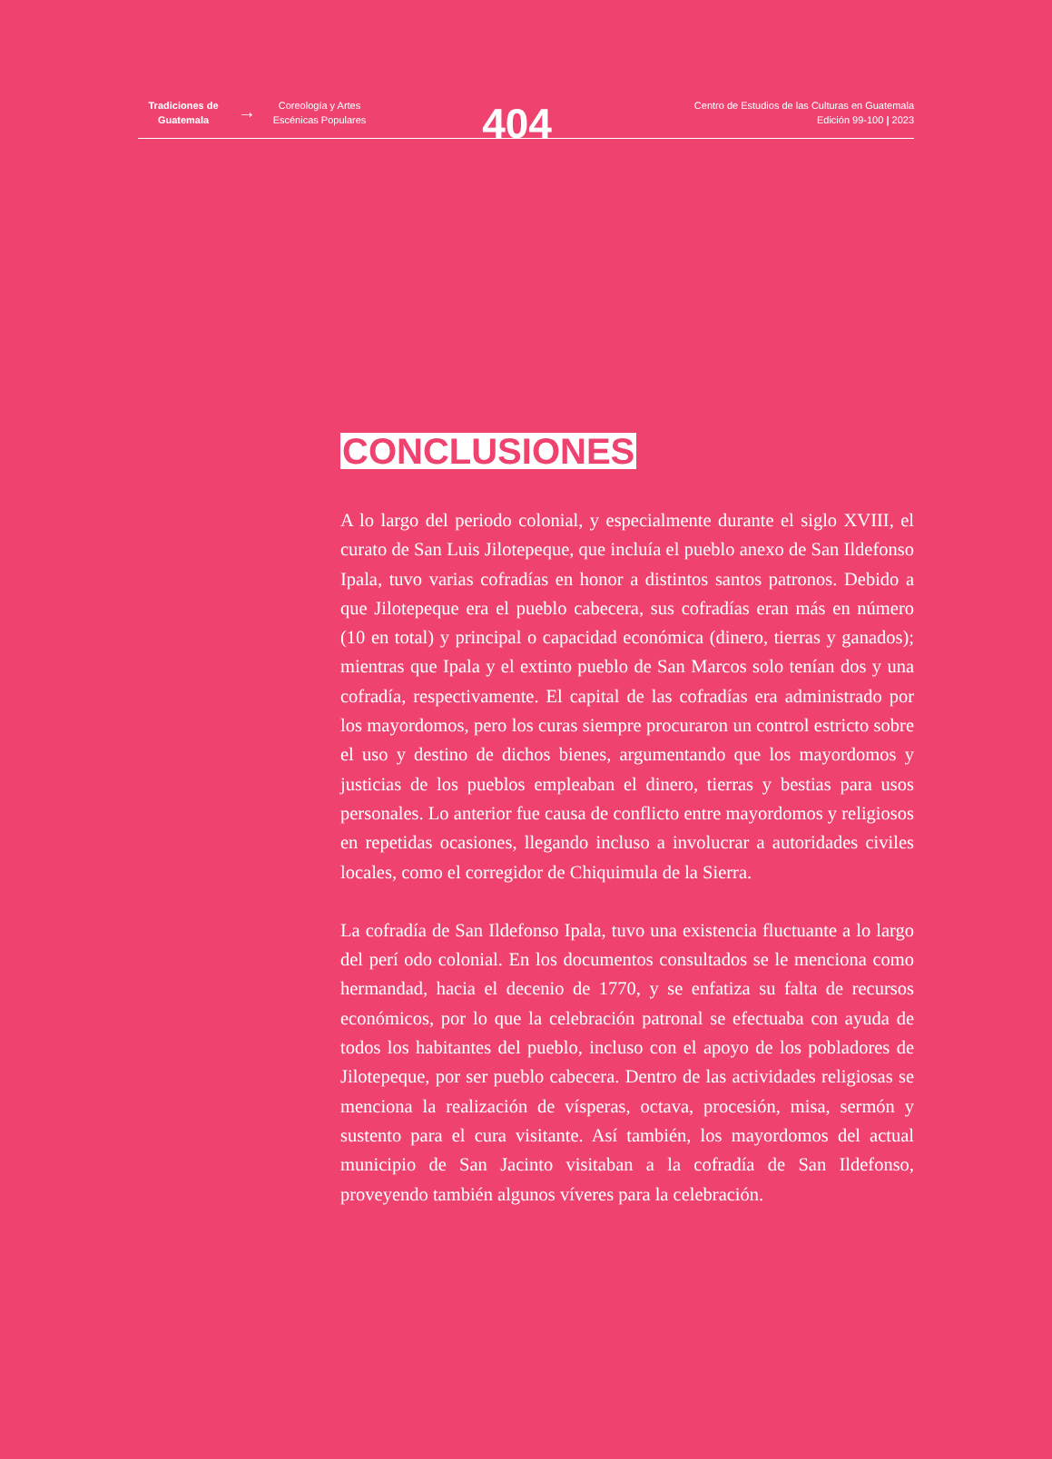Tradiciones de Guatemala
→
Coreología y Artes Escénicas Populares
404
Centro de Estudios de las Culturas en Guatemala
Edición 99-100 | 2023
CONCLUSIONES
A lo largo del periodo colonial, y especialmente durante el siglo XVIII, el curato de San Luis Jilotepeque, que incluía el pueblo anexo de San Ildefonso Ipala, tuvo varias cofradías en honor a distintos santos patronos. Debido a que Jilotepeque era el pueblo cabecera, sus cofradías eran más en número (10 en total) y principal o capacidad económica (dinero, tierras y ganados); mientras que Ipala y el extinto pueblo de San Marcos solo tenían dos y una cofradía, respectivamente. El capital de las cofradías era administrado por los mayordomos, pero los curas siempre procuraron un control estricto sobre el uso y destino de dichos bienes, argumentando que los mayordomos y justicias de los pueblos empleaban el dinero, tierras y bestias para usos personales. Lo anterior fue causa de conflicto entre mayordomos y religiosos en repetidas ocasiones, llegando incluso a involucrar a autoridades civiles locales, como el corregidor de Chiquimula de la Sierra.
La cofradía de San Ildefonso Ipala, tuvo una existencia fluctuante a lo largo del perí odo colonial. En los documentos consultados se le menciona como hermandad, hacia el decenio de 1770, y se enfatiza su falta de recursos económicos, por lo que la celebración patronal se efectuaba con ayuda de todos los habitantes del pueblo, incluso con el apoyo de los pobladores de Jilotepeque, por ser pueblo cabecera. Dentro de las actividades religiosas se menciona la realización de vísperas, octava, procesión, misa, sermón y sustento para el cura visitante. Así también, los mayordomos del actual municipio de San Jacinto visitaban a la cofradía de San Ildefonso, proveyendo también algunos víveres para la celebración.